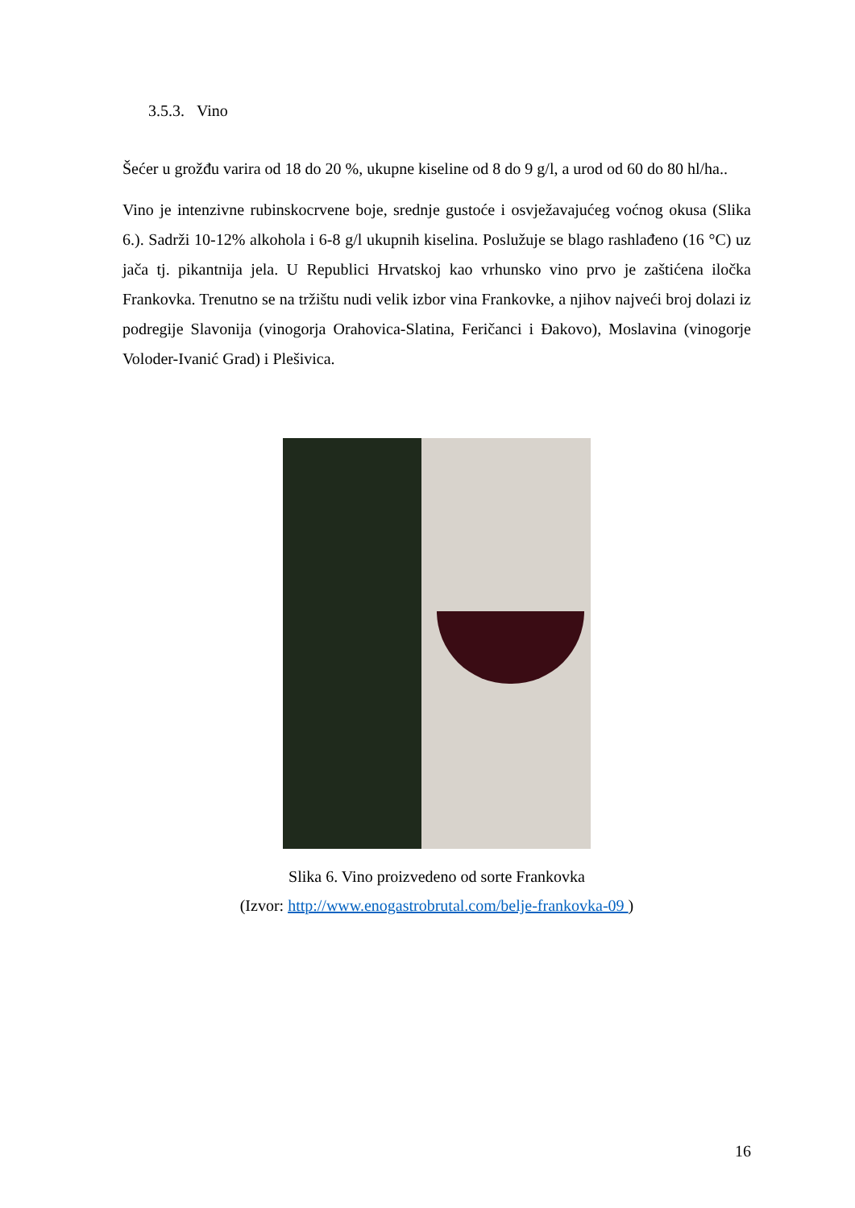3.5.3. Vino
Šećer u grožđu varira od 18 do 20 %, ukupne kiseline od 8 do 9 g/l, a urod od 60 do 80 hl/ha..
Vino je intenzivne rubinskocrvene boje, srednje gustoće i osvježavajućeg voćnog okusa (Slika 6.). Sadrži 10-12% alkohola i 6-8 g/l ukupnih kiselina. Poslužuje se blago rashlađeno (16 °C) uz jača tj. pikantnija jela. U Republici Hrvatskoj kao vrhunsko vino prvo je zaštićena iločka Frankovka. Trenutno se na tržištu nudi velik izbor vina Frankovke, a njihov najveći broj dolazi iz podregije Slavonija (vinogorja Orahovica-Slatina, Feričanci i Đakovo), Moslavina (vinogorje Voloder-Ivanić Grad) i Plešivica.
Slika 6. Vino proizvedeno od sorte Frankovka
(Izvor: http://www.enogastrobrutal.com/belje-frankovka-09 )
16